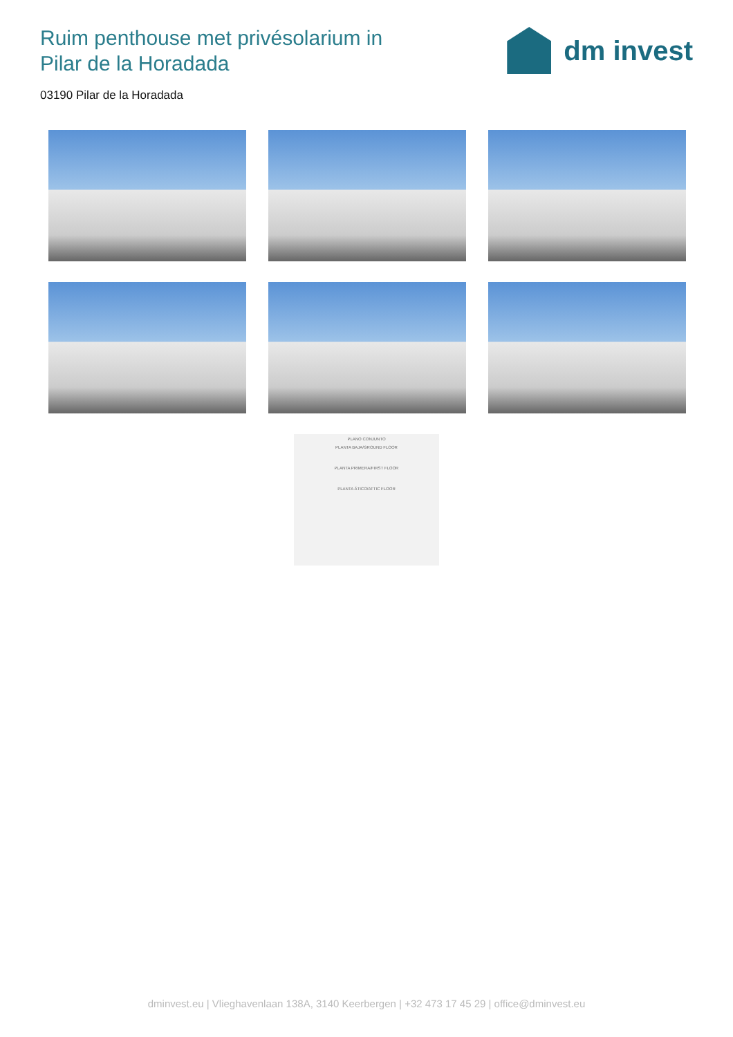Ruim penthouse met privésolarium in
Pilar de la Horadada
dm invest
03190 Pilar de la Horadada
PLANO CONJUNTO
PLANTA BAJA/GROUND FLOOR
PLANTA PRIMERA/FIRST FLOOR
PLANTA ÁTICO/ATTIC FLOOR
dminvest.eu | Vlieghavenlaan 138A, 3140 Keerbergen | +32 473 17 45 29 | office@dminvest.eu